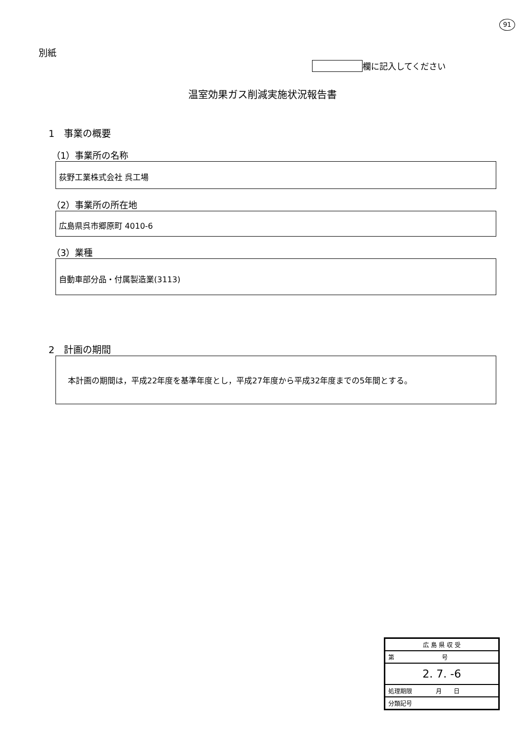91
別紙
欄に記入してください
温室効果ガス削減実施状況報告書
1　事業の概要
（1）事業所の名称
荻野工業株式会社 呉工場
（2）事業所の所在地
広島県呉市郷原町 4010-6
（3）業種
自動車部分品・付属製造業(3113)
2　計画の期間
本計画の期間は，平成22年度を基準年度とし，平成27年度から平成32年度までの5年間とする。
広 島 県 収 受
第　　　　　　　　号
2. 7. -6
処理期限　　　　月　　日
分類記号